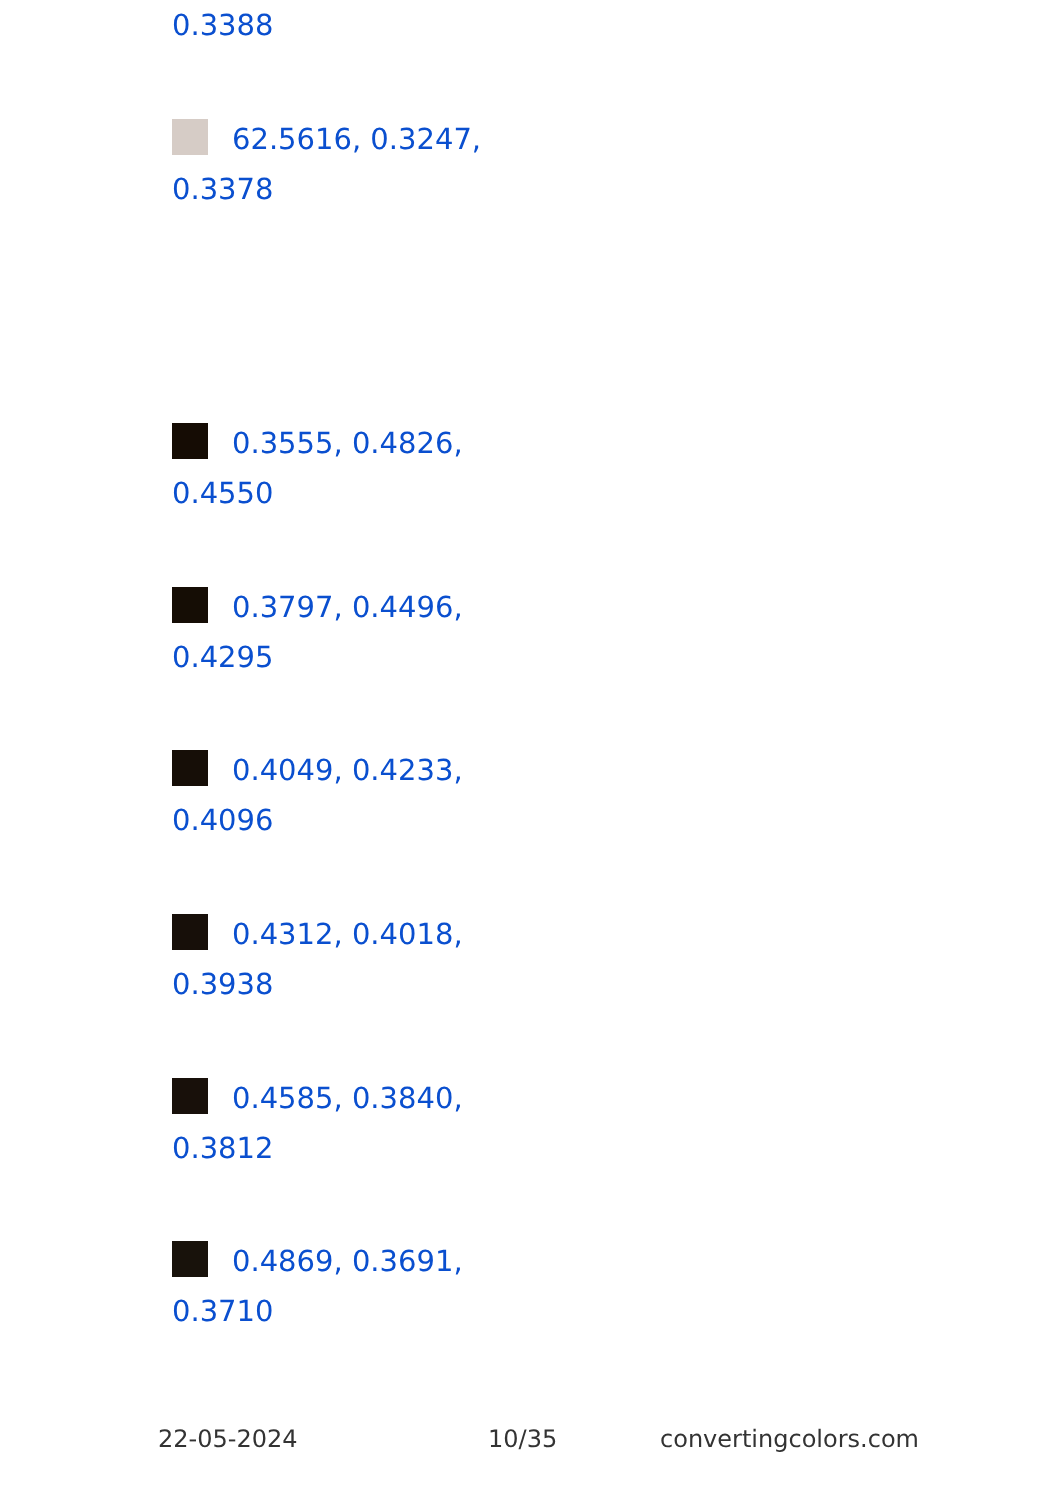0.3388
62.5616, 0.3247, 0.3378
0.3555, 0.4826, 0.4550
0.3797, 0.4496, 0.4295
0.4049, 0.4233, 0.4096
0.4312, 0.4018, 0.3938
0.4585, 0.3840, 0.3812
0.4869, 0.3691, 0.3710
22-05-2024 10/35 convertingcolors.com